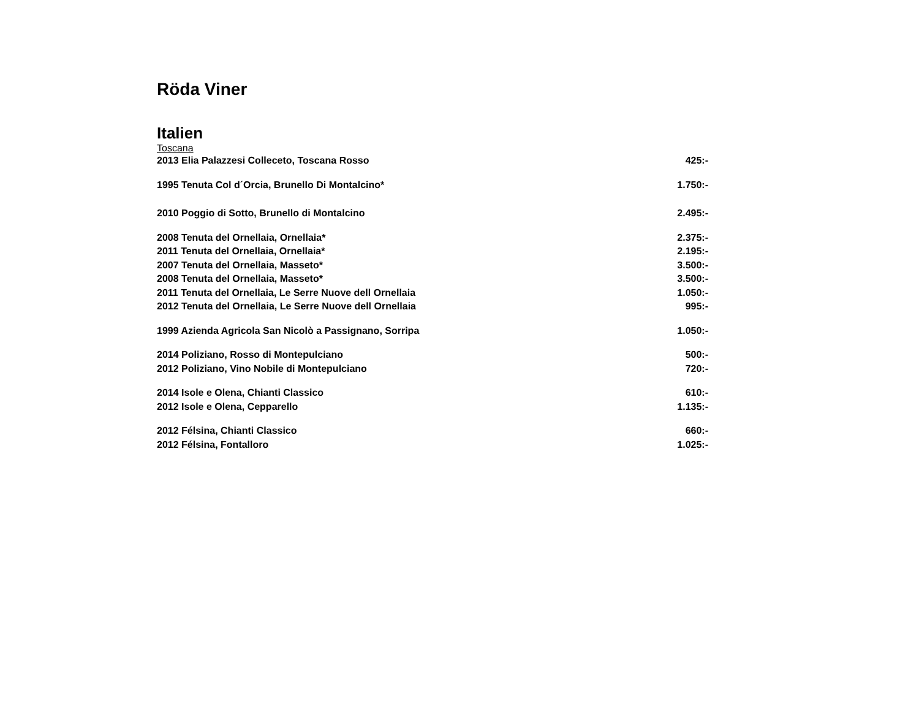Röda Viner
Italien
Toscana
| 2013 Elia Palazzesi Colleceto, Toscana Rosso | 425:- |
| 1995 Tenuta Col d´Orcia, Brunello Di Montalcino* | 1.750:- |
| 2010 Poggio di Sotto, Brunello di Montalcino | 2.495:- |
| 2008 Tenuta del Ornellaia, Ornellaia* | 2.375:- |
| 2011 Tenuta del Ornellaia, Ornellaia* | 2.195:- |
| 2007 Tenuta del Ornellaia, Masseto* | 3.500:- |
| 2008 Tenuta del Ornellaia, Masseto* | 3.500:- |
| 2011 Tenuta del Ornellaia, Le Serre Nuove dell Ornellaia | 1.050:- |
| 2012 Tenuta del Ornellaia, Le Serre Nuove dell Ornellaia | 995:- |
| 1999 Azienda Agricola San Nicolò a Passignano, Sorripa | 1.050:- |
| 2014 Poliziano, Rosso di Montepulciano | 500:- |
| 2012 Poliziano, Vino Nobile di Montepulciano | 720:- |
| 2014 Isole e Olena, Chianti Classico | 610:- |
| 2012 Isole e Olena, Cepparello | 1.135:- |
| 2012 Félsina, Chianti Classico | 660:- |
| 2012 Félsina, Fontalloro | 1.025:- |